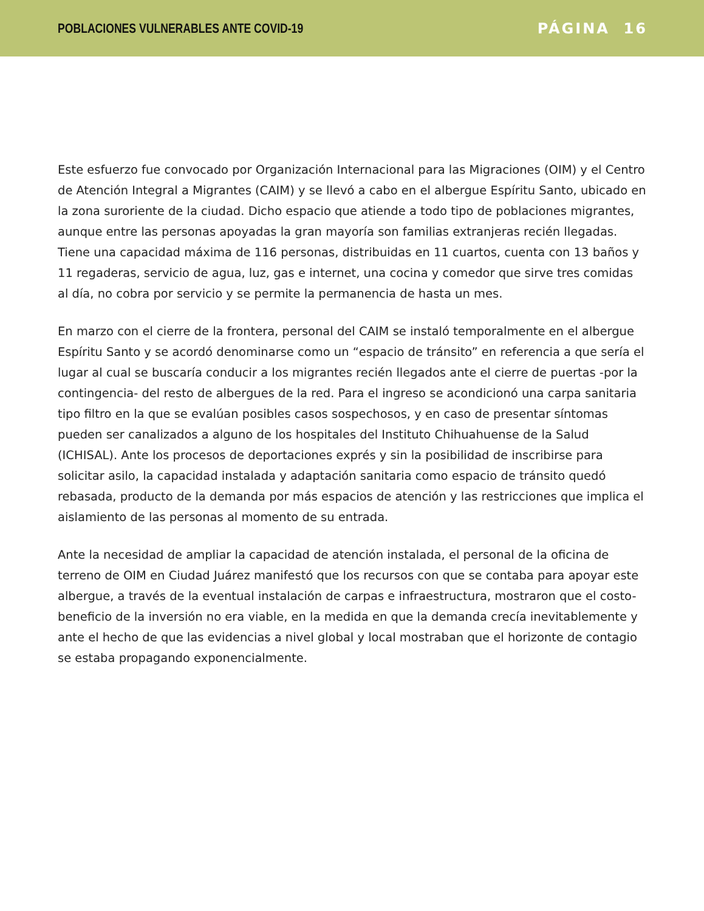POBLACIONES VULNERABLES ANTE COVID-19 PÁGINA 16
Este esfuerzo fue convocado por Organización Internacional para las Migraciones (OIM) y el Centro de Atención Integral a Migrantes (CAIM) y se llevó a cabo en el albergue Espíritu Santo, ubicado en la zona suroriente de la ciudad. Dicho espacio que atiende a todo tipo de poblaciones migrantes, aunque entre las personas apoyadas la gran mayoría son familias extranjeras recién llegadas. Tiene una capacidad máxima de 116 personas, distribuidas en 11 cuartos, cuenta con 13 baños y 11 regaderas, servicio de agua, luz, gas e internet, una cocina y comedor que sirve tres comidas al día, no cobra por servicio y se permite la permanencia de hasta un mes.
En marzo con el cierre de la frontera, personal del CAIM se instaló temporalmente en el albergue Espíritu Santo y se acordó denominarse como un “espacio de tránsito” en referencia a que sería el lugar al cual se buscaría conducir a los migrantes recién llegados ante el cierre de puertas -por la contingencia- del resto de albergues de la red. Para el ingreso se acondicionó una carpa sanitaria tipo filtro en la que se evalúan posibles casos sospechosos, y en caso de presentar síntomas pueden ser canalizados a alguno de los hospitales del Instituto Chihuahuense de la Salud (ICHISAL). Ante los procesos de deportaciones exprés y sin la posibilidad de inscribirse para solicitar asilo, la capacidad instalada y adaptación sanitaria como espacio de tránsito quedó rebasada, producto de la demanda por más espacios de atención y las restricciones que implica el aislamiento de las personas al momento de su entrada.
Ante la necesidad de ampliar la capacidad de atención instalada, el personal de la oficina de terreno de OIM en Ciudad Juárez manifestó que los recursos con que se contaba para apoyar este albergue, a través de la eventual instalación de carpas e infraestructura, mostraron que el costo-beneficio de la inversión no era viable, en la medida en que la demanda crecía inevitablemente y ante el hecho de que las evidencias a nivel global y local mostraban que el horizonte de contagio se estaba propagando exponencialmente.